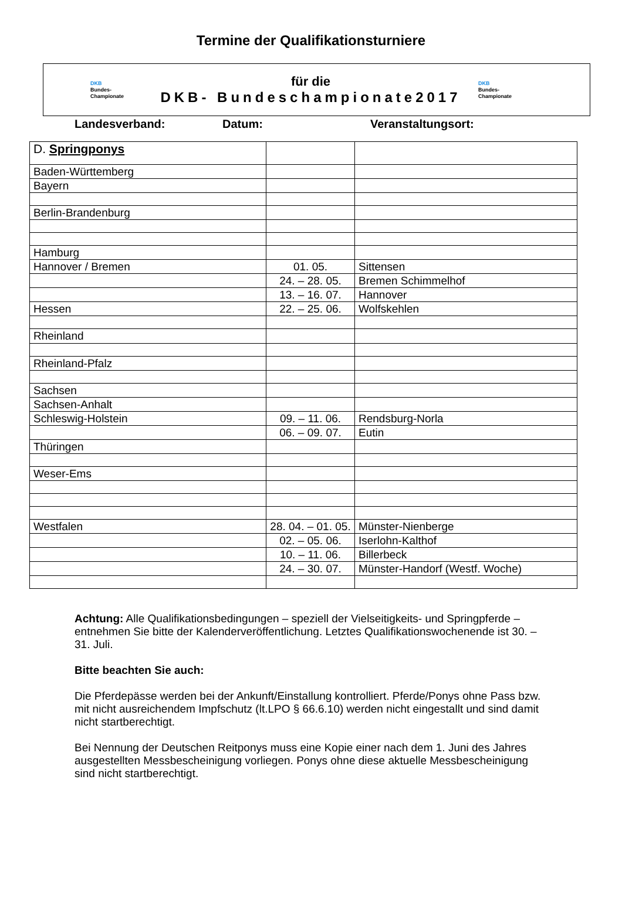Termine der Qualifikationsturniere
DKB
Bundes-
Championate
für die
DKB- Bundeschampionate2017
DKB
Bundes-
Championate
Landesverband: Datum: Veranstaltungsort:
| D. Springponys | | |
| Baden-Württemberg | | |
| Bayern | | |
| Berlin-Brandenburg | | |
| Hamburg | | |
| Hannover / Bremen | 01. 05. | Sittensen |
| | 24. – 28. 05. | Bremen Schimmelhof |
| | 13. – 16. 07. | Hannover |
| Hessen | 22. – 25. 06. | Wolfskehlen |
| Rheinland | | |
| Rheinland-Pfalz | | |
| Sachsen | | |
| Sachsen-Anhalt | | |
| Schleswig-Holstein | 09. – 11. 06. | Rendsburg-Norla |
| | 06. – 09. 07. | Eutin |
| Thüringen | | |
| Weser-Ems | | |
| Westfalen | 28. 04. – 01. 05. | Münster-Nienberge |
| | 02. – 05. 06. | Iserlohn-Kalthof |
| | 10. – 11. 06. | Billerbeck |
| | 24. – 30. 07. | Münster-Handorf (Westf. Woche) |
Achtung: Alle Qualifikationsbedingungen – speziell der Vielseitigkeits- und Springpferde – entnehmen Sie bitte der Kalenderveröffentlichung. Letztes Qualifikationswochenende ist 30. – 31. Juli.
Bitte beachten Sie auch:
Die Pferdepässe werden bei der Ankunft/Einstallung kontrolliert. Pferde/Ponys ohne Pass bzw. mit nicht ausreichendem Impfschutz (lt.LPO § 66.6.10) werden nicht eingestallt und sind damit nicht startberechtigt.
Bei Nennung der Deutschen Reitponys muss eine Kopie einer nach dem 1. Juni des Jahres ausgestellten Messbescheinigung vorliegen. Ponys ohne diese aktuelle Messbescheinigung sind nicht startberechtigt.